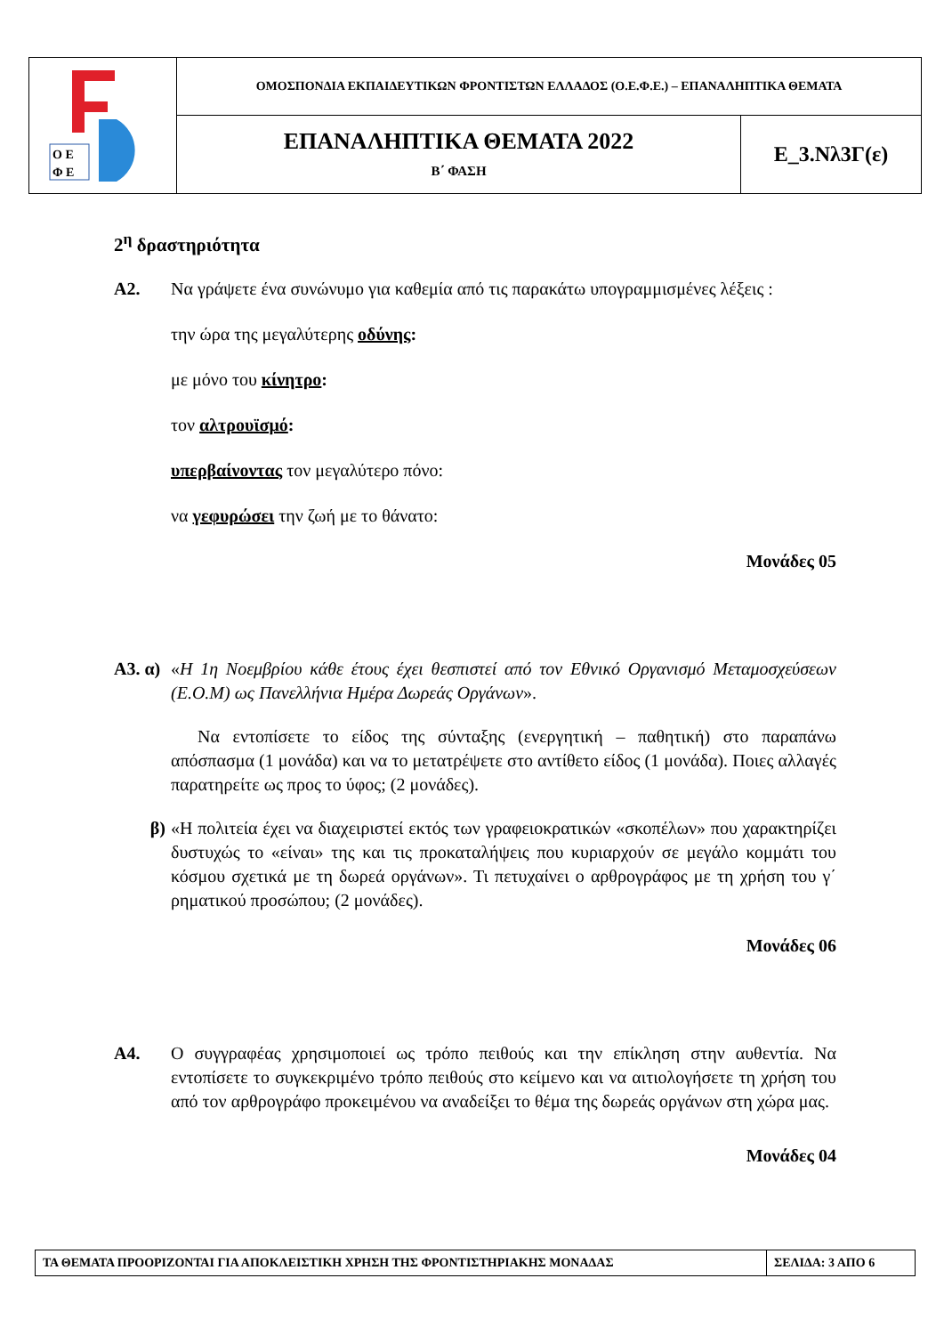| Ο Ε Φ Ε | ΟΜΟΣΠΟΝΔΙΑ ΕΚΠΑΙΔΕΥΤΙΚΩΝ ΦΡΟΝΤΙΣΤΩΝ ΕΛΛΑΔΟΣ (Ο.Ε.Φ.Ε.) – ΕΠΑΝΑΛΗΠΤΙΚΑ ΘΕΜΑΤΑ | |
| | ΕΠΑΝΑΛΗΠΤΙΚΑ ΘΕΜΑΤΑ 2022 Β΄ ΦΑΣΗ | Ε_3.Νλ3Γ(ε) |
2<sup>η</sup> δραστηριότητα
Α2. Να γράψετε ένα συνώνυμο για καθεμία από τις παρακάτω υπογραμμισμένες λέξεις :
την ώρα της μεγαλύτερης οδύνης:
με μόνο του κίνητρο:
τον αλτρουϊσμό:
υπερβαίνοντας τον μεγαλύτερο πόνο:
να γεφυρώσει την ζωή με το θάνατο:
Μονάδες 05
Α3. α)
«Η 1η Νοεμβρίου κάθε έτους έχει θεσπιστεί από τον Εθνικό Οργανισμό Μεταμοσχεύσεων (Ε.Ο.Μ) ως Πανελλήνια Ημέρα Δωρεάς Οργάνων».
Να εντοπίσετε το είδος της σύνταξης (ενεργητική – παθητική) στο παραπάνω απόσπασμα (1 μονάδα) και να το μετατρέψετε στο αντίθετο είδος (1 μονάδα). Ποιες αλλαγές παρατηρείτε ως προς το ύφος; (2 μονάδες).
β) «Η πολιτεία έχει να διαχειριστεί εκτός των γραφειοκρατικών «σκοπέλων» που χαρακτηρίζει δυστυχώς το «είναι» της και τις προκαταλήψεις που κυριαρχούν σε μεγάλο κομμάτι του κόσμου σχετικά με τη δωρεά οργάνων». Τι πετυχαίνει ο αρθρογράφος με τη χρήση του γ΄ ρηματικού προσώπου; (2 μονάδες).
Μονάδες 06
Α4. Ο συγγραφέας χρησιμοποιεί ως τρόπο πειθούς και την επίκληση στην αυθεντία. Να εντοπίσετε το συγκεκριμένο τρόπο πειθούς στο κείμενο και να αιτιολογήσετε τη χρήση του από τον αρθρογράφο προκειμένου να αναδείξει το θέμα της δωρεάς οργάνων στη χώρα μας.
Μονάδες 04
| ΤΑ ΘΕΜΑΤΑ ΠΡΟΟΡΙΖΟΝΤΑΙ ΓΙΑ ΑΠΟΚΛΕΙΣΤΙΚΗ ΧΡΗΣΗ ΤΗΣ ΦΡΟΝΤΙΣΤΗΡΙΑΚΗΣ ΜΟΝΑΔΑΣ | ΣΕΛΙΔΑ: 3 ΑΠΟ 6 |